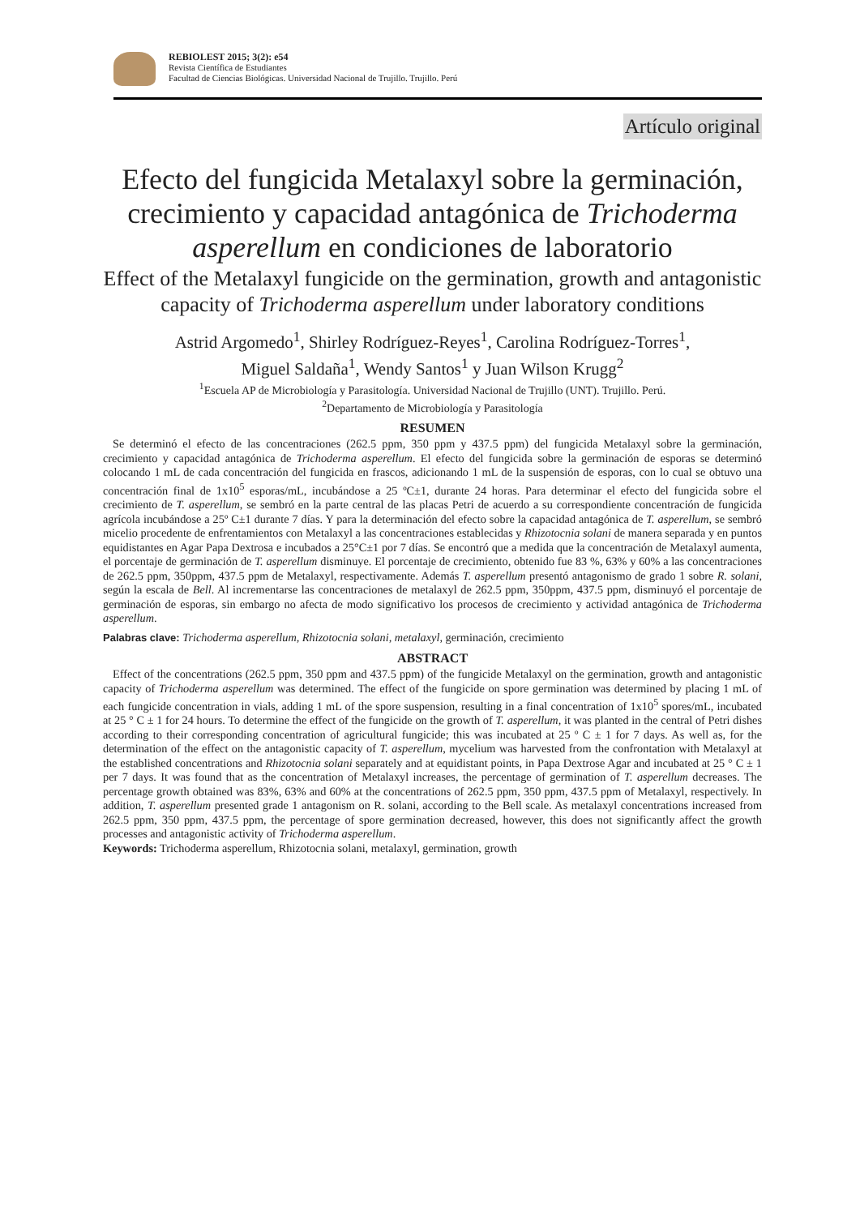REBIOLEST 2015; 3(2): e54
Revista Científica de Estudiantes
Facultad de Ciencias Biológicas. Universidad Nacional de Trujillo. Trujillo. Perú
Artículo original
Efecto del fungicida Metalaxyl sobre la germinación, crecimiento y capacidad antagónica de Trichoderma asperellum en condiciones de laboratorio
Effect of the Metalaxyl fungicide on the germination, growth and antagonistic capacity of Trichoderma asperellum under laboratory conditions
Astrid Argomedo<sup>1</sup>, Shirley Rodríguez-Reyes<sup>1</sup>, Carolina Rodríguez-Torres<sup>1</sup>,
Miguel Saldaña<sup>1</sup>, Wendy Santos<sup>1</sup> y Juan Wilson Krugg<sup>2</sup>
<sup>1</sup> Escuela AP de Microbiología y Parasitología. Universidad Nacional de Trujillo (UNT). Trujillo. Perú.
<sup>2</sup> Departamento de Microbiología y Parasitología
RESUMEN
Se determinó el efecto de las concentraciones (262.5 ppm, 350 ppm y 437.5 ppm) del fungicida Metalaxyl sobre la germinación, crecimiento y capacidad antagónica de Trichoderma asperellum. El efecto del fungicida sobre la germinación de esporas se determinó colocando 1 mL de cada concentración del fungicida en frascos, adicionando 1 mL de la suspensión de esporas, con lo cual se obtuvo una concentración final de 1x10<sup>5</sup> esporas/mL, incubándose a 25 ºC±1, durante 24 horas. Para determinar el efecto del fungicida sobre el crecimiento de T. asperellum, se sembró en la parte central de las placas Petri de acuerdo a su correspondiente concentración de fungicida agrícola incubándose a 25º C±1 durante 7 días. Y para la determinación del efecto sobre la capacidad antagónica de T. asperellum, se sembró micelio procedente de enfrentamientos con Metalaxyl a las concentraciones establecidas y Rhizotocnia solani de manera separada y en puntos equidistantes en Agar Papa Dextrosa e incubados a 25°C±1 por 7 días. Se encontró que a medida que la concentración de Metalaxyl aumenta, el porcentaje de germinación de T. asperellum disminuye. El porcentaje de crecimiento, obtenido fue 83 %, 63% y 60% a las concentraciones de 262.5 ppm, 350ppm, 437.5 ppm de Metalaxyl, respectivamente. Además T. asperellum presentó antagonismo de grado 1 sobre R. solani, según la escala de Bell. Al incrementarse las concentraciones de metalaxyl de 262.5 ppm, 350ppm, 437.5 ppm, disminuyó el porcentaje de germinación de esporas, sin embargo no afecta de modo significativo los procesos de crecimiento y actividad antagónica de Trichoderma asperellum.
Palabras clave: Trichoderma asperellum, Rhizotocnia solani, metalaxyl, germinación, crecimiento
ABSTRACT
Effect of the concentrations (262.5 ppm, 350 ppm and 437.5 ppm) of the fungicide Metalaxyl on the germination, growth and antagonistic capacity of Trichoderma asperellum was determined. The effect of the fungicide on spore germination was determined by placing 1 mL of each fungicide concentration in vials, adding 1 mL of the spore suspension, resulting in a final concentration of 1x10<sup>5</sup> spores/mL, incubated at 25 ° C ± 1 for 24 hours. To determine the effect of the fungicide on the growth of T. asperellum, it was planted in the central of Petri dishes according to their corresponding concentration of agricultural fungicide; this was incubated at 25 º C ± 1 for 7 days. As well as, for the determination of the effect on the antagonistic capacity of T. asperellum, mycelium was harvested from the confrontation with Metalaxyl at the established concentrations and Rhizotocnia solani separately and at equidistant points, in Papa Dextrose Agar and incubated at 25 ° C ± 1 per 7 days. It was found that as the concentration of Metalaxyl increases, the percentage of germination of T. asperellum decreases. The percentage growth obtained was 83%, 63% and 60% at the concentrations of 262.5 ppm, 350 ppm, 437.5 ppm of Metalaxyl, respectively. In addition, T. asperellum presented grade 1 antagonism on R. solani, according to the Bell scale. As metalaxyl concentrations increased from 262.5 ppm, 350 ppm, 437.5 ppm, the percentage of spore germination decreased, however, this does not significantly affect the growth processes and antagonistic activity of Trichoderma asperellum.
Keywords: Trichoderma asperellum, Rhizotocnia solani, metalaxyl, germination, growth